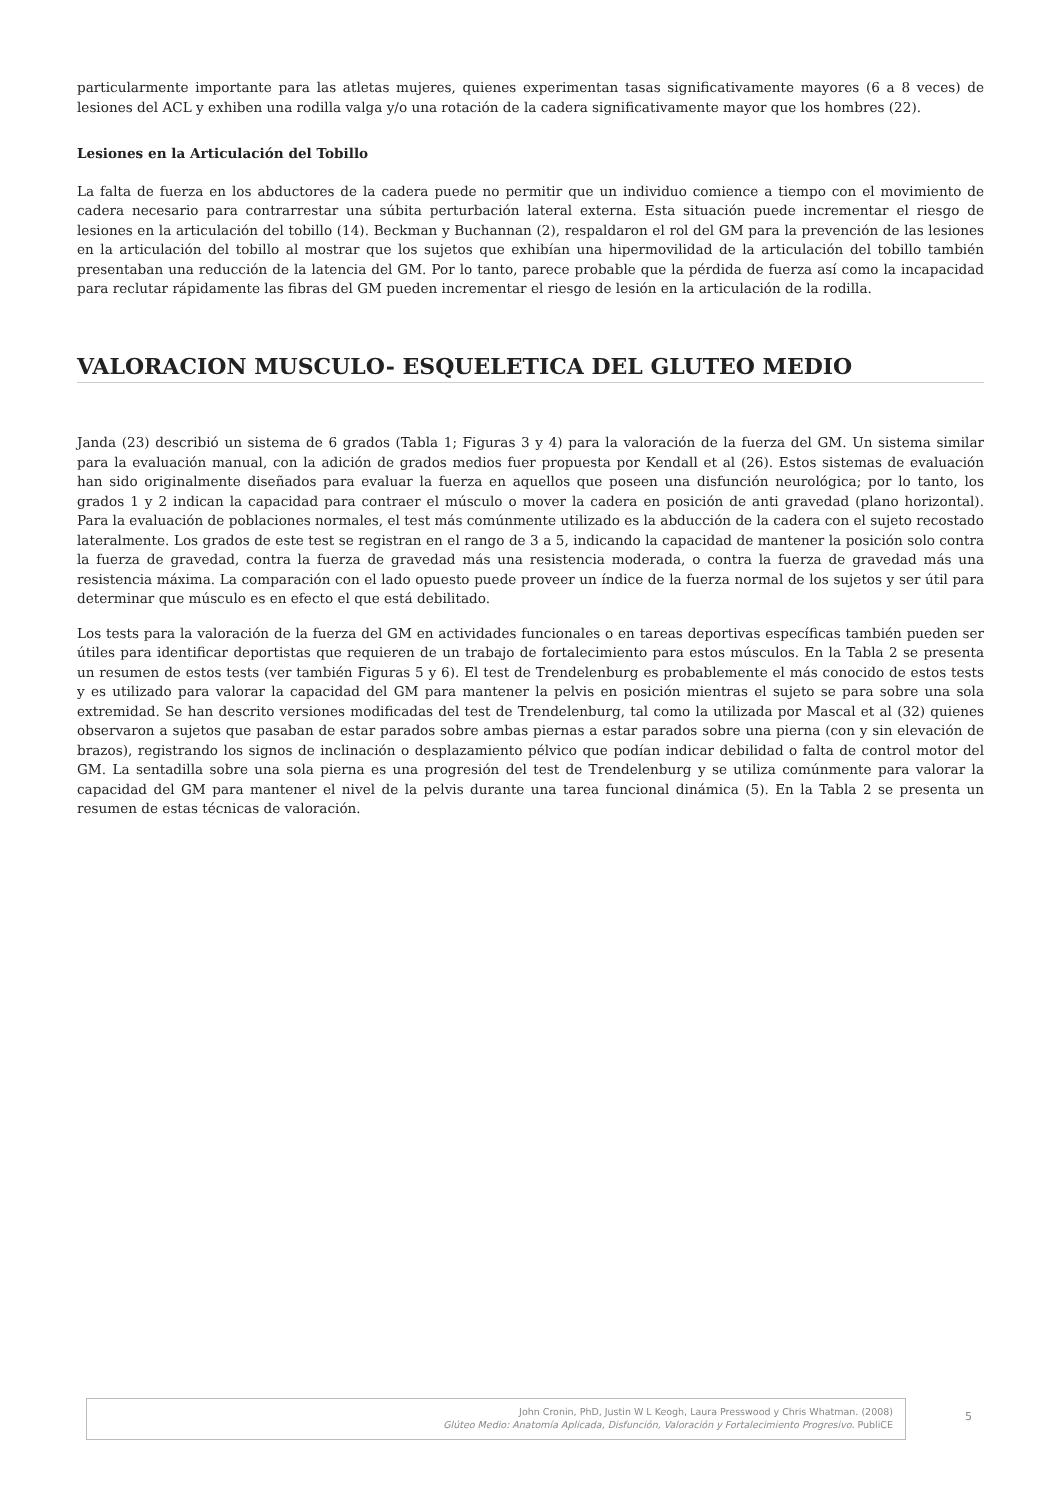particularmente importante para las atletas mujeres, quienes experimentan tasas significativamente mayores (6 a 8 veces) de lesiones del ACL y exhiben una rodilla valga y/o una rotación de la cadera significativamente mayor que los hombres (22).
Lesiones en la Articulación del Tobillo
La falta de fuerza en los abductores de la cadera puede no permitir que un individuo comience a tiempo con el movimiento de cadera necesario para contrarrestar una súbita perturbación lateral externa. Esta situación puede incrementar el riesgo de lesiones en la articulación del tobillo (14). Beckman y Buchannan (2), respaldaron el rol del GM para la prevención de las lesiones en la articulación del tobillo al mostrar que los sujetos que exhibían una hipermovilidad de la articulación del tobillo también presentaban una reducción de la latencia del GM. Por lo tanto, parece probable que la pérdida de fuerza así como la incapacidad para reclutar rápidamente las fibras del GM pueden incrementar el riesgo de lesión en la articulación de la rodilla.
VALORACION MUSCULO- ESQUELETICA DEL GLUTEO MEDIO
Janda (23) describió un sistema de 6 grados (Tabla 1; Figuras 3 y 4) para la valoración de la fuerza del GM. Un sistema similar para la evaluación manual, con la adición de grados medios fuer propuesta por Kendall et al (26). Estos sistemas de evaluación han sido originalmente diseñados para evaluar la fuerza en aquellos que poseen una disfunción neurológica; por lo tanto, los grados 1 y 2 indican la capacidad para contraer el músculo o mover la cadera en posición de anti gravedad (plano horizontal). Para la evaluación de poblaciones normales, el test más comúnmente utilizado es la abducción de la cadera con el sujeto recostado lateralmente. Los grados de este test se registran en el rango de 3 a 5, indicando la capacidad de mantener la posición solo contra la fuerza de gravedad, contra la fuerza de gravedad más una resistencia moderada, o contra la fuerza de gravedad más una resistencia máxima. La comparación con el lado opuesto puede proveer un índice de la fuerza normal de los sujetos y ser útil para determinar que músculo es en efecto el que está debilitado.
Los tests para la valoración de la fuerza del GM en actividades funcionales o en tareas deportivas específicas también pueden ser útiles para identificar deportistas que requieren de un trabajo de fortalecimiento para estos músculos. En la Tabla 2 se presenta un resumen de estos tests (ver también Figuras 5 y 6). El test de Trendelenburg es probablemente el más conocido de estos tests y es utilizado para valorar la capacidad del GM para mantener la pelvis en posición mientras el sujeto se para sobre una sola extremidad. Se han descrito versiones modificadas del test de Trendelenburg, tal como la utilizada por Mascal et al (32) quienes observaron a sujetos que pasaban de estar parados sobre ambas piernas a estar parados sobre una pierna (con y sin elevación de brazos), registrando los signos de inclinación o desplazamiento pélvico que podían indicar debilidad o falta de control motor del GM. La sentadilla sobre una sola pierna es una progresión del test de Trendelenburg y se utiliza comúnmente para valorar la capacidad del GM para mantener el nivel de la pelvis durante una tarea funcional dinámica (5). En la Tabla 2 se presenta un resumen de estas técnicas de valoración.
John Cronin, PhD, Justin W L Keogh, Laura Presswood y Chris Whatman. (2008)
Glúteo Medio: Anatomía Aplicada, Disfunción, Valoración y Fortalecimiento Progresivo. PubliCE
5